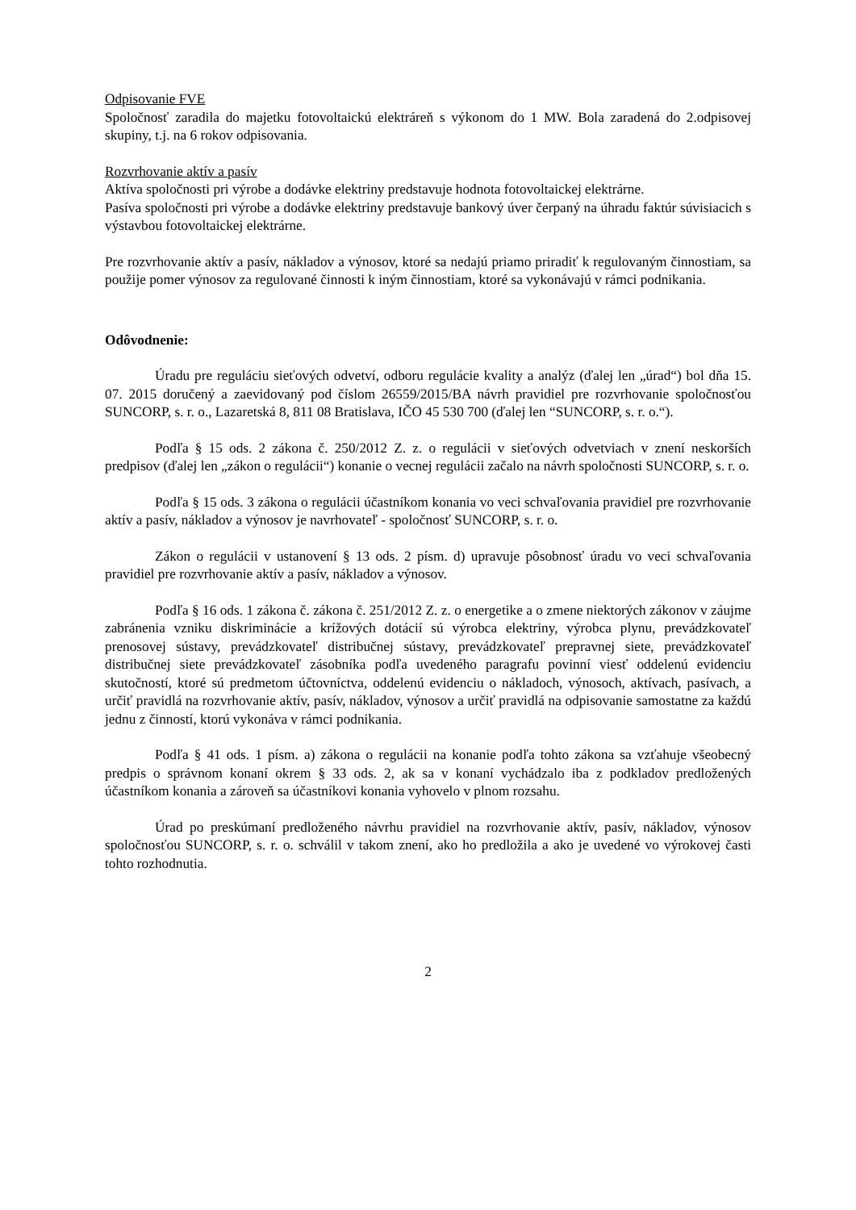Odpisovanie FVE
Spoločnosť zaradila do majetku fotovoltaickú elektráreň s výkonom do 1 MW. Bola zaradená do 2.odpisovej skupiny, t.j. na 6 rokov odpisovania.
Rozvrhovanie aktív a pasív
Aktíva spoločnosti pri výrobe a dodávke elektriny predstavuje hodnota fotovoltaickej elektrárne.
Pasíva spoločnosti pri výrobe a dodávke elektriny predstavuje bankový úver čerpaný na úhradu faktúr súvisiacich s výstavbou fotovoltaickej elektrárne.
Pre rozvrhovanie aktív a pasív, nákladov a výnosov, ktoré sa nedajú priamo priradiť k regulovaným činnostiam, sa použije pomer výnosov za regulované činnosti k iným činnostiam, ktoré sa vykonávajú v rámci podnikania.
Odôvodnenie:
Úradu pre reguláciu sieťových odvetví, odboru regulácie kvality a analýz (ďalej len „úrad“) bol dňa 15. 07. 2015 doručený a zaevidovaný pod číslom 26559/2015/BA návrh pravidiel pre rozvrhovanie spoločnosťou SUNCORP, s. r. o., Lazaretská 8, 811 08 Bratislava, IČO 45 530 700 (ďalej len “SUNCORP, s. r. o.“).
Podľa § 15 ods. 2 zákona č. 250/2012 Z. z. o regulácii v sieťových odvetviach v znení neskorších predpisov (ďalej len „zákon o regulácii“) konanie o vecnej regulácii začalo na návrh spoločnosti SUNCORP, s. r. o.
Podľa § 15 ods. 3 zákona o regulácii účastníkom konania vo veci schvaľovania pravidiel pre rozvrhovanie aktív a pasív, nákladov a výnosov je navrhovateľ - spoločnosť SUNCORP, s. r. o.
Zákon o regulácii v ustanovení § 13 ods. 2 písm. d) upravuje pôsobnosť úradu vo veci schvaľovania pravidiel pre rozvrhovanie aktív a pasív, nákladov a výnosov.
Podľa § 16 ods. 1 zákona č. zákona č. 251/2012 Z. z. o energetike a o zmene niektorých zákonov v záujme zabránenia vzniku diskriminácie a krížových dotácií sú výrobca elektriny, výrobca plynu, prevádzkovateľ prenosovej sústavy, prevádzkovateľ distribučnej sústavy, prevádzkovateľ prepravnej siete, prevádzkovateľ distribučnej siete prevádzkovateľ zásobníka podľa uvedeného paragrafu povinní viesť oddelenú evidenciu skutočností, ktoré sú predmetom účtovníctva, oddelenú evidenciu o nákladoch, výnosoch, aktívach, pasívach, a určiť pravidlá na rozvrhovanie aktív, pasív, nákladov, výnosov a určiť pravidlá na odpisovanie samostatne za každú jednu z činností, ktorú vykonáva v rámci podnikania.
Podľa § 41 ods. 1 písm. a) zákona o regulácii na konanie podľa tohto zákona sa vzťahuje všeobecný predpis o správnom konaní okrem § 33 ods. 2, ak sa v konaní vychádzalo iba z podkladov predložených účastníkom konania a zároveň sa účastníkovi konania vyhovelo v plnom rozsahu.
Úrad po preskúmaní predloženého návrhu pravidiel na rozvrhovanie aktív, pasív, nákladov, výnosov spoločnosťou SUNCORP, s. r. o. schválil v takom znení, ako ho predložila a ako je uvedené vo výrokovej časti tohto rozhodnutia.
2